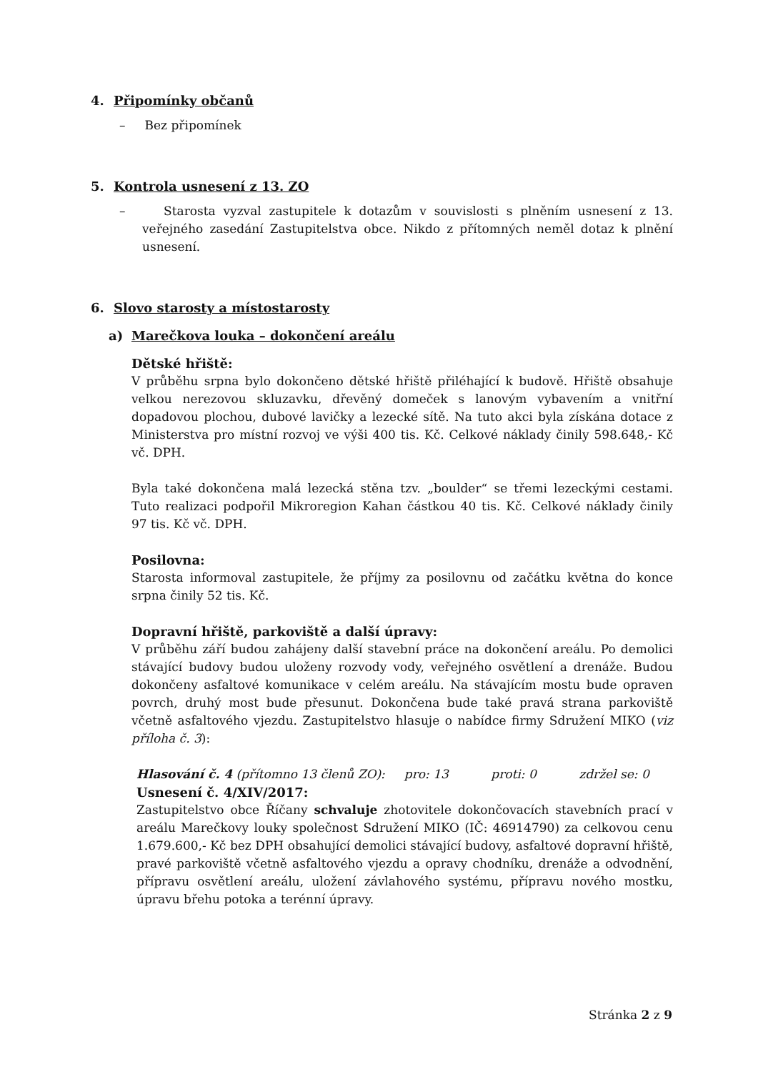4. Připomínky občanů
– Bez připomínek
5. Kontrola usnesení z 13. ZO
– Starosta vyzval zastupitele k dotazům v souvislosti s plněním usnesení z 13. veřejného zasedání Zastupitelstva obce. Nikdo z přítomných neměl dotaz k plnění usnesení.
6. Slovo starosty a místostarosty
a) Marečkova louka – dokončení areálu
Dětské hřiště:
V průběhu srpna bylo dokončeno dětské hřiště přiléhající k budově. Hřiště obsahuje velkou nerezovou skluzavku, dřevěný domeček s lanovým vybavením a vnitřní dopadovou plochou, dubové lavičky a lezecké sítě. Na tuto akci byla získána dotace z Ministerstva pro místní rozvoj ve výši 400 tis. Kč. Celkové náklady činily 598.648,- Kč vč. DPH.
Byla také dokončena malá lezecká stěna tzv. „boulder“ se třemi lezeckými cestami. Tuto realizaci podpořil Mikroregion Kahan částkou 40 tis. Kč. Celkové náklady činily 97 tis. Kč vč. DPH.
Posilovna:
Starosta informoval zastupitele, že příjmy za posilovnu od začátku května do konce srpna činily 52 tis. Kč.
Dopravní hřiště, parkoviště a další úpravy:
V průběhu září budou zahájeny další stavební práce na dokončení areálu. Po demolici stávající budovy budou uloženy rozvody vody, veřejného osvětlení a drenáže. Budou dokončeny asfaltové komunikace v celém areálu. Na stávajícím mostu bude opraven povrch, druhý most bude přesunut. Dokončena bude také pravá strana parkoviště včetně asfaltového vjezdu. Zastupitelstvo hlasuje o nabídce firmy Sdružení MIKO (viz příloha č. 3):
Hlasování č. 4 (přítomno 13 členů ZO): pro: 13 proti: 0 zdržel se: 0
Usnesení č. 4/XIV/2017:
Zastupitelstvo obce Říčany schvaluje zhotovitele dokončovacích stavebních prací v areálu Marečkovy louky společnost Sdružení MIKO (IČ: 46914790) za celkovou cenu 1.679.600,- Kč bez DPH obsahující demolici stávající budovy, asfaltové dopravní hřiště, pravé parkoviště včetně asfaltového vjezdu a opravy chodníku, drenáže a odvodnění, přípravu osvětlení areálu, uložení závlahového systému, přípravu nového mostku, úpravu břehu potoka a terénní úpravy.
Stránka 2 z 9